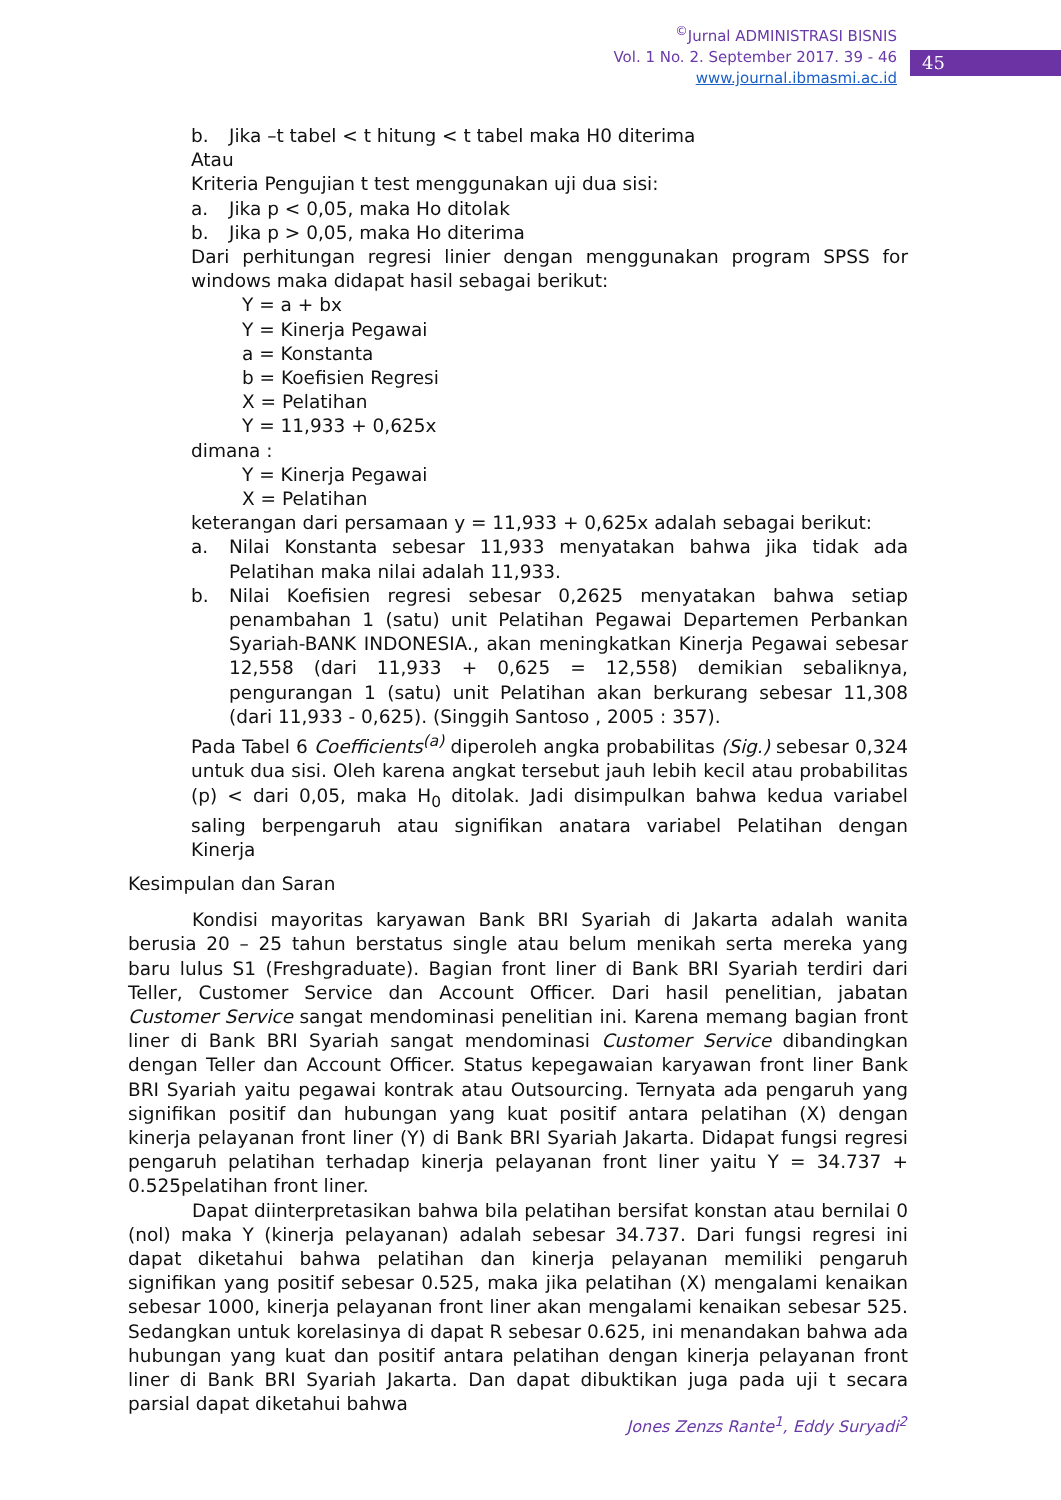<sup>©</sup>Jurnal ADMINISTRASI BISNIS
Vol. 1 No. 2. September 2017. 39 - 46
www.journal.ibmasmi.ac.id
45
b. Jika –t tabel < t hitung < t tabel maka H0 diterima
Atau
Kriteria Pengujian t test menggunakan uji dua sisi:
a. Jika p < 0,05, maka Ho ditolak
b. Jika p > 0,05, maka Ho diterima
Dari perhitungan regresi linier dengan menggunakan program SPSS for windows maka didapat hasil sebagai berikut:
Y = a + bx
Y = Kinerja Pegawai
a = Konstanta
b = Koefisien Regresi
X = Pelatihan
Y = 11,933 + 0,625x
dimana :
Y = Kinerja Pegawai
X = Pelatihan
keterangan dari persamaan y = 11,933 + 0,625x adalah sebagai berikut:
a. Nilai Konstanta sebesar 11,933 menyatakan bahwa jika tidak ada Pelatihan maka nilai adalah 11,933.
b. Nilai Koefisien regresi sebesar 0,2625 menyatakan bahwa setiap penambahan 1 (satu) unit Pelatihan Pegawai Departemen Perbankan Syariah-BANK INDONESIA., akan meningkatkan Kinerja Pegawai sebesar 12,558 (dari 11,933 + 0,625 = 12,558) demikian sebaliknya, pengurangan 1 (satu) unit Pelatihan akan berkurang sebesar 11,308 (dari 11,933 - 0,625). (Singgih Santoso , 2005 : 357).
Pada Tabel 6 Coefficients<sup>(a)</sup> diperoleh angka probabilitas (Sig.) sebesar 0,324 untuk dua sisi. Oleh karena angkat tersebut jauh lebih kecil atau probabilitas (p) < dari 0,05, maka H<sub>0</sub> ditolak. Jadi disimpulkan bahwa kedua variabel saling berpengaruh atau signifikan anatara variabel Pelatihan dengan Kinerja
Kesimpulan dan Saran
Kondisi mayoritas karyawan Bank BRI Syariah di Jakarta adalah wanita berusia 20 – 25 tahun berstatus single atau belum menikah serta mereka yang baru lulus S1 (Freshgraduate). Bagian front liner di Bank BRI Syariah terdiri dari Teller, Customer Service dan Account Officer. Dari hasil penelitian, jabatan Customer Service sangat mendominasi penelitian ini. Karena memang bagian front liner di Bank BRI Syariah sangat mendominasi Customer Service dibandingkan dengan Teller dan Account Officer. Status kepegawaian karyawan front liner Bank BRI Syariah yaitu pegawai kontrak atau Outsourcing. Ternyata ada pengaruh yang signifikan positif dan hubungan yang kuat positif antara pelatihan (X) dengan kinerja pelayanan front liner (Y) di Bank BRI Syariah Jakarta. Didapat fungsi regresi pengaruh pelatihan terhadap kinerja pelayanan front liner yaitu Y = 34.737 + 0.525pelatihan front liner.
Dapat diinterpretasikan bahwa bila pelatihan bersifat konstan atau bernilai 0 (nol) maka Y (kinerja pelayanan) adalah sebesar 34.737. Dari fungsi regresi ini dapat diketahui bahwa pelatihan dan kinerja pelayanan memiliki pengaruh signifikan yang positif sebesar 0.525, maka jika pelatihan (X) mengalami kenaikan sebesar 1000, kinerja pelayanan front liner akan mengalami kenaikan sebesar 525. Sedangkan untuk korelasinya di dapat R sebesar 0.625, ini menandakan bahwa ada hubungan yang kuat dan positif antara pelatihan dengan kinerja pelayanan front liner di Bank BRI Syariah Jakarta. Dan dapat dibuktikan juga pada uji t secara parsial dapat diketahui bahwa
Jones Zenzs Rante<sup>1</sup>, Eddy Suryadi<sup>2</sup>